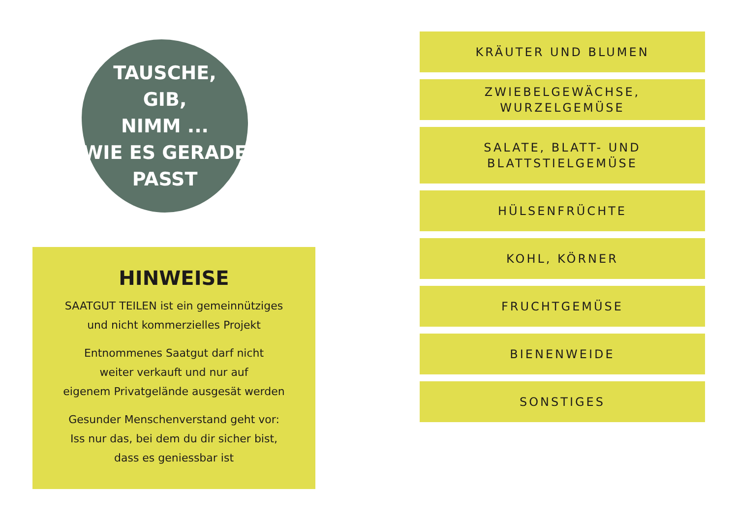TAUSCHE,
GIB,
NIMM ...
WIE ES GERADE
PASST
HINWEISE
SAATGUT TEILEN ist ein gemeinnütziges
und nicht kommerzielles Projekt
Entnommenes Saatgut darf nicht
weiter verkauft und nur auf
eigenem Privatgelände ausgesät werden
Gesunder Menschenverstand geht vor:
Iss nur das, bei dem du dir sicher bist,
dass es geniessbar ist
KRÄUTER UND BLUMEN
ZWIEBELGEWÄCHSE, WURZELGEMÜSE
SALATE, BLATT- UND
BLATTSTIELGEMÜSE
HÜLSENFRÜCHTE
KOHL, KÖRNER
FRUCHTGEMÜSE
BIENENWEIDE
SONSTIGES